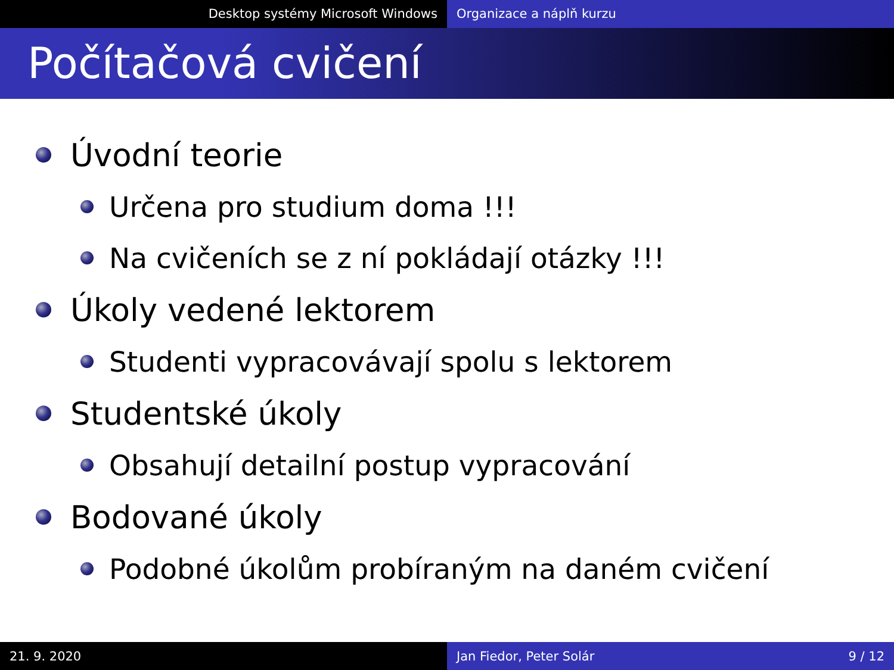Desktop systémy Microsoft Windows
Organizace a náplň kurzu
Počítačová cvičení
Úvodní teorie
Určena pro studium doma !!!
Na cvičeních se z ní pokládají otázky !!!
Úkoly vedené lektorem
Studenti vypracovávají spolu s lektorem
Studentské úkoly
Obsahují detailní postup vypracování
Bodované úkoly
Podobné úkolům probíraným na daném cvičení
21. 9. 2020 Jan Fiedor, Peter Solár 9 / 12